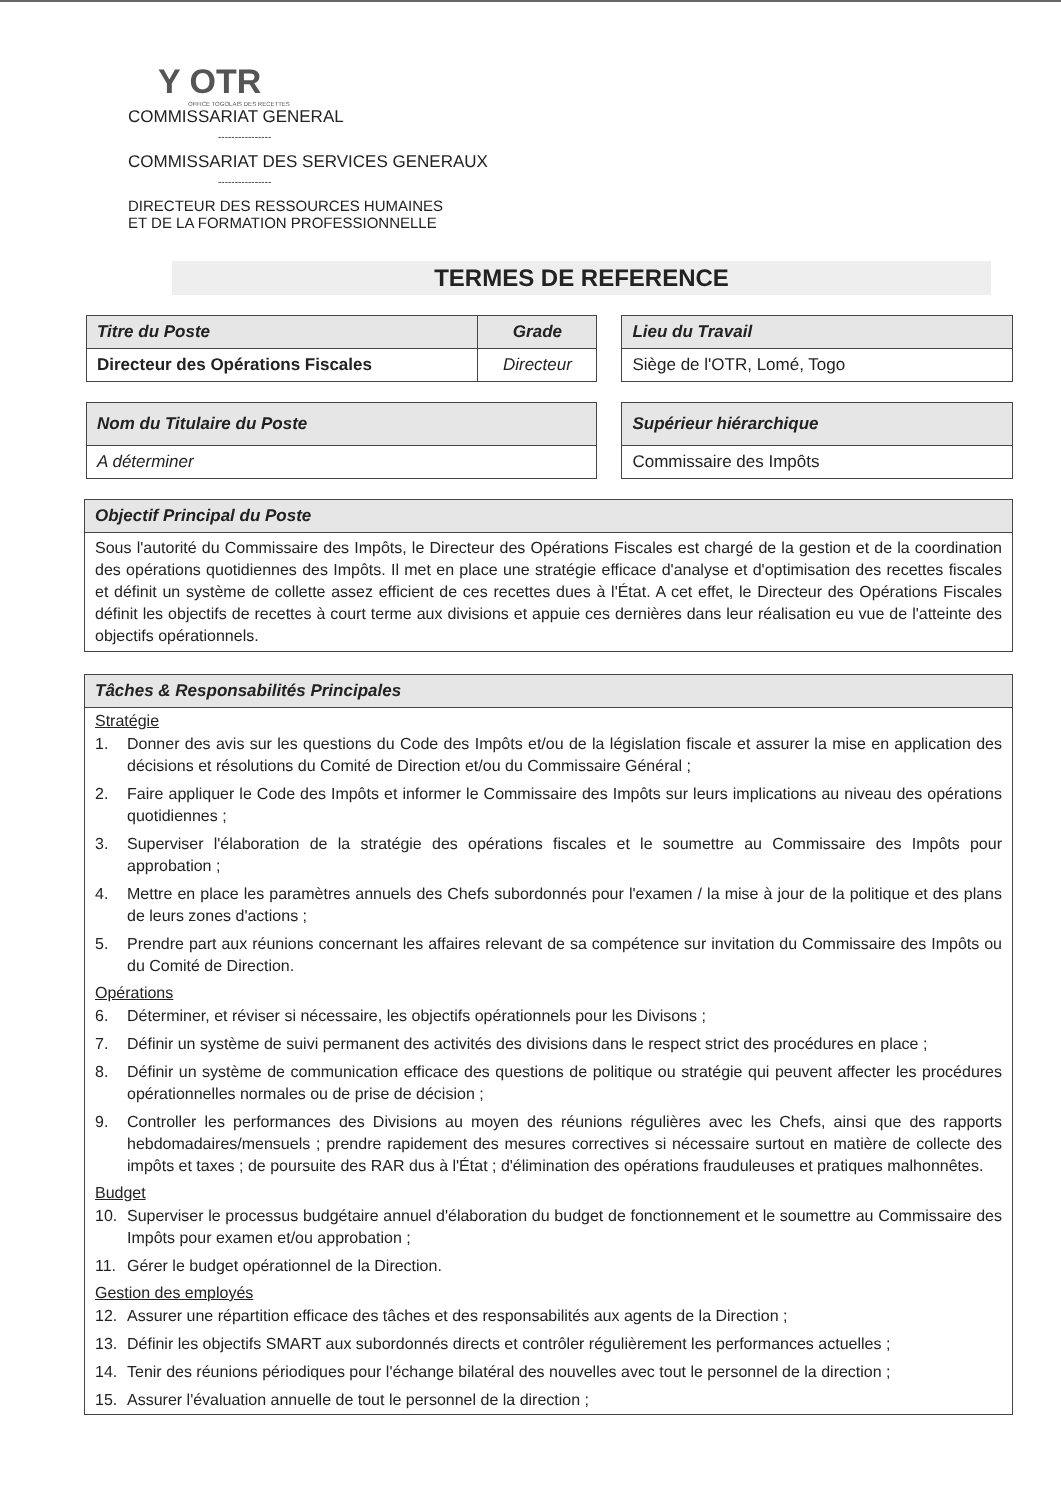Y OTR
OFFICE TOGOLAIS DES RECETTES
COMMISSARIAT GENERAL
----------------
COMMISSARIAT DES SERVICES GENERAUX
----------------
DIRECTEUR DES RESSOURCES HUMAINES
ET DE LA FORMATION PROFESSIONNELLE
TERMES DE REFERENCE
| Titre du Poste | Grade |
| --- | --- |
| Directeur des Opérations Fiscales | Directeur |
| Lieu du Travail |
| --- |
| Siège de l'OTR, Lomé, Togo |
| Nom du Titulaire du Poste |
| --- |
| A déterminer |
| Supérieur hiérarchique |
| --- |
| Commissaire des Impôts |
Objectif Principal du Poste
Sous l'autorité du Commissaire des Impôts, le Directeur des Opérations Fiscales est chargé de la gestion et de la coordination des opérations quotidiennes des Impôts. Il met en place une stratégie efficace d'analyse et d'optimisation des recettes fiscales et définit un système de collette assez efficient de ces recettes dues à l'État. A cet effet, le Directeur des Opérations Fiscales définit les objectifs de recettes à court terme aux divisions et appuie ces dernières dans leur réalisation eu vue de l'atteinte des objectifs opérationnels.
Tâches & Responsabilités Principales
Stratégie
1. Donner des avis sur les questions du Code des Impôts et/ou de la législation fiscale et assurer la mise en application des décisions et résolutions du Comité de Direction et/ou du Commissaire Général ;
2. Faire appliquer le Code des Impôts et informer le Commissaire des Impôts sur leurs implications au niveau des opérations quotidiennes ;
3. Superviser l'élaboration de la stratégie des opérations fiscales et le soumettre au Commissaire des Impôts pour approbation ;
4. Mettre en place les paramètres annuels des Chefs subordonnés pour l'examen / la mise à jour de la politique et des plans de leurs zones d'actions ;
5. Prendre part aux réunions concernant les affaires relevant de sa compétence sur invitation du Commissaire des Impôts ou du Comité de Direction.
Opérations
6. Déterminer, et réviser si nécessaire, les objectifs opérationnels pour les Divisons ;
7. Définir un système de suivi permanent des activités des divisions dans le respect strict des procédures en place ;
8. Définir un système de communication efficace des questions de politique ou stratégie qui peuvent affecter les procédures opérationnelles normales ou de prise de décision ;
9. Controller les performances des Divisions au moyen des réunions régulières avec les Chefs, ainsi que des rapports hebdomadaires/mensuels ; prendre rapidement des mesures correctives si nécessaire surtout en matière de collecte des impôts et taxes ; de poursuite des RAR dus à l'État ; d'élimination des opérations frauduleuses et pratiques malhonnêtes.
Budget
10. Superviser le processus budgétaire annuel d'élaboration du budget de fonctionnement et le soumettre au Commissaire des Impôts pour examen et/ou approbation ;
11. Gérer le budget opérationnel de la Direction.
Gestion des employés
12. Assurer une répartition efficace des tâches et des responsabilités aux agents de la Direction ;
13. Définir les objectifs SMART aux subordonnés directs et contrôler régulièrement les performances actuelles ;
14. Tenir des réunions périodiques pour l'échange bilatéral des nouvelles avec tout le personnel de la direction ;
15. Assurer l'évaluation annuelle de tout le personnel de la direction ;